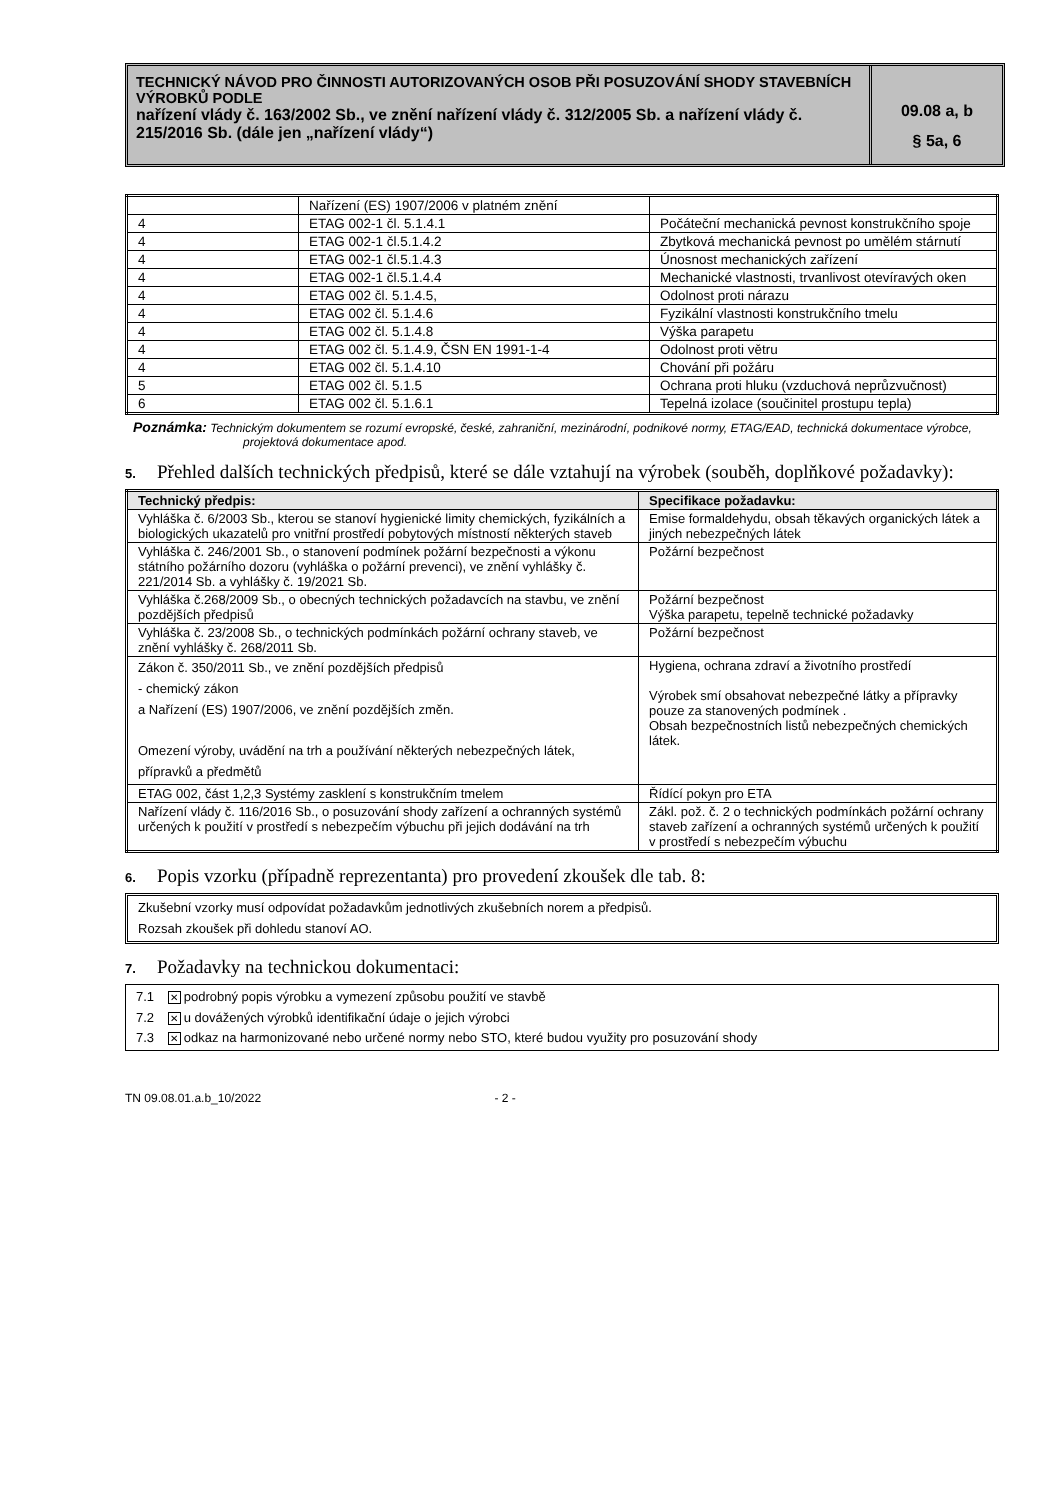TECHNICKÝ NÁVOD PRO ČINNOSTI AUTORIZOVANÝCH OSOB PŘI POSUZOVÁNÍ SHODY STAVEBNÍCH VÝROBKŮ PODLE
nařízení vlády č. 163/2002 Sb., ve znění nařízení vlády č. 312/2005 Sb. a nařízení vlády č. 215/2016 Sb. (dále jen „nařízení vlády“)
09.08 a, b
§ 5a, 6
| | Nařízení (ES) 1907/2006 v platném znění | |
| 4 | ETAG 002-1 čl. 5.1.4.1 | Počáteční mechanická pevnost konstrukčního spoje |
| 4 | ETAG 002-1 čl.5.1.4.2 | Zbytková mechanická pevnost po umělém stárnutí |
| 4 | ETAG 002-1 čl.5.1.4.3 | Únosnost mechanických zařízení |
| 4 | ETAG 002-1 čl.5.1.4.4 | Mechanické vlastnosti, trvanlivost otevíravých oken |
| 4 | ETAG 002 čl. 5.1.4.5, | Odolnost proti nárazu |
| 4 | ETAG 002 čl. 5.1.4.6 | Fyzikální vlastnosti konstrukčního tmelu |
| 4 | ETAG 002 čl. 5.1.4.8 | Výška parapetu |
| 4 | ETAG 002 čl. 5.1.4.9, ČSN EN 1991-1-4 | Odolnost proti větru |
| 4 | ETAG 002 čl. 5.1.4.10 | Chování při požáru |
| 5 | ETAG 002 čl. 5.1.5 | Ochrana proti hluku (vzduchová neprůzvučnost) |
| 6 | ETAG 002 čl. 5.1.6.1 | Tepelná izolace (součinitel prostupu tepla) |
Poznámka: Technickým dokumentem se rozumí evropské, české, zahraniční, mezinárodní, podnikové normy, ETAG/EAD, technická dokumentace výrobce, projektová dokumentace apod.
5. Přehled dalších technických předpisů, které se dále vztahují na výrobek (souběh, doplňkové požadavky):
| Technický předpis: | Specifikace požadavku: |
| --- | --- |
| Vyhláška č. 6/2003 Sb., kterou se stanoví hygienické limity chemických, fyzikálních a biologických ukazatelů pro vnitřní prostředí pobytových místností některých staveb | Emise formaldehydu, obsah těkavých organických látek a jiných nebezpečných látek |
| Vyhláška č. 246/2001 Sb., o stanovení podmínek požární bezpečnosti a výkonu státního požárního dozoru (vyhláška o požární prevenci), ve znění vyhlášky č. 221/2014 Sb. a vyhlášky č. 19/2021 Sb. | Požární bezpečnost |
| Vyhláška č.268/2009 Sb., o obecných technických požadavcích na stavbu, ve znění pozdějších předpisů | Požární bezpečnost Výška parapetu, tepelně technické požadavky |
| Vyhláška č. 23/2008 Sb., o technických podmínkách požární ochrany staveb, ve znění vyhlášky č. 268/2011 Sb. | Požární bezpečnost |
| Zákon č. 350/2011 Sb., ve znění pozdějších předpisů - chemický zákon a Nařízení (ES) 1907/2006, ve znění pozdějších změn. Omezení výroby, uvádění na trh a používání některých nebezpečných látek, přípravků a předmětů | Hygiena, ochrana zdraví a životního prostředí Výrobek smí obsahovat nebezpečné látky a přípravky pouze za stanovených podmínek . Obsah bezpečnostních listů nebezpečných chemických látek. |
| ETAG 002, část 1,2,3 Systémy zasklení s konstrukčním tmelem | Řídící pokyn pro ETA |
| Nařízení vlády č. 116/2016 Sb., o posuzování shody zařízení a ochranných systémů určených k použití v prostředí s nebezpečím výbuchu při jejich dodávání na trh | Zákl. pož. č. 2 o technických podmínkách požární ochrany staveb zařízení a ochranných systémů určených k použití v prostředí s nebezpečím výbuchu |
6. Popis vzorku (případně reprezentanta) pro provedení zkoušek dle tab. 8:
Zkušební vzorky musí odpovídat požadavkům jednotlivých zkušebních norem a předpisů.
Rozsah zkoušek při dohledu stanoví AO.
7. Požadavky na technickou dokumentaci:
7.1 ✕ podrobný popis výrobku a vymezení způsobu použití ve stavbě
7.2 ✕ u dovážených výrobků identifikační údaje o jejich výrobci
7.3 ✕ odkaz na harmonizované nebo určené normy nebo STO, které budou využity pro posuzování shody
TN 09.08.01.a.b_10/2022 - 2 -